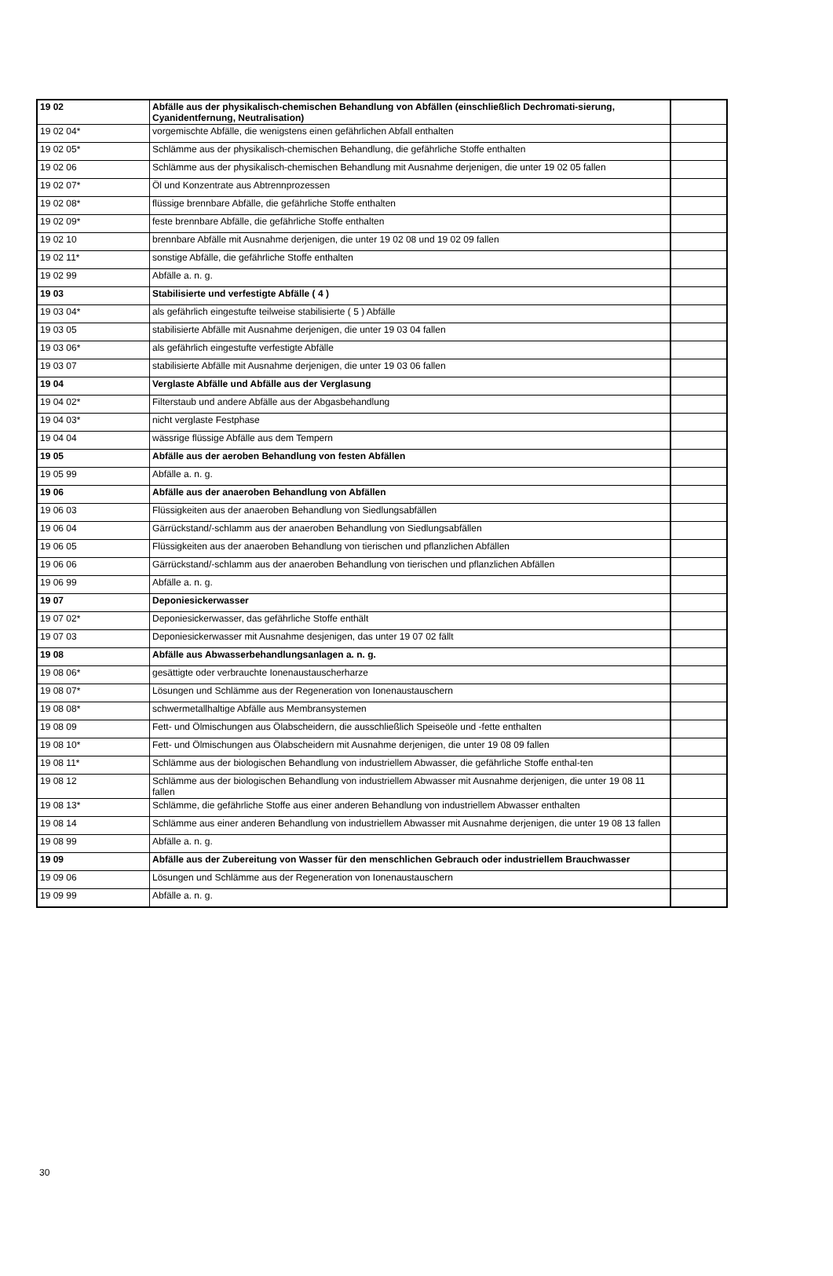| 19 02 | Abfälle aus der physikalisch-chemischen Behandlung von Abfällen (einschließlich Dechromati-sierung, Cyanidentfernung, Neutralisation) | |
| 19 02 04* | vorgemischte Abfälle, die wenigstens einen gefährlichen Abfall enthalten | |
| 19 02 05* | Schlämme aus der physikalisch-chemischen Behandlung, die gefährliche Stoffe enthalten | |
| 19 02 06 | Schlämme aus der physikalisch-chemischen Behandlung mit Ausnahme derjenigen, die unter 19 02 05 fallen | |
| 19 02 07* | Öl und Konzentrate aus Abtrennprozessen | |
| 19 02 08* | flüssige brennbare Abfälle, die gefährliche Stoffe enthalten | |
| 19 02 09* | feste brennbare Abfälle, die gefährliche Stoffe enthalten | |
| 19 02 10 | brennbare Abfälle mit Ausnahme derjenigen, die unter 19 02 08 und 19 02 09 fallen | |
| 19 02 11* | sonstige Abfälle, die gefährliche Stoffe enthalten | |
| 19 02 99 | Abfälle a. n. g. | |
| 19 03 | Stabilisierte und verfestigte Abfälle ( 4 ) | |
| 19 03 04* | als gefährlich eingestufte teilweise stabilisierte ( 5 ) Abfälle | |
| 19 03 05 | stabilisierte Abfälle mit Ausnahme derjenigen, die unter 19 03 04 fallen | |
| 19 03 06* | als gefährlich eingestufte verfestigte Abfälle | |
| 19 03 07 | stabilisierte Abfälle mit Ausnahme derjenigen, die unter 19 03 06 fallen | |
| 19 04 | Verglaste Abfälle und Abfälle aus der Verglasung | |
| 19 04 02* | Filterstaub und andere Abfälle aus der Abgasbehandlung | |
| 19 04 03* | nicht verglaste Festphase | |
| 19 04 04 | wässrige flüssige Abfälle aus dem Tempern | |
| 19 05 | Abfälle aus der aeroben Behandlung von festen Abfällen | |
| 19 05 99 | Abfälle a. n. g. | |
| 19 06 | Abfälle aus der anaeroben Behandlung von Abfällen | |
| 19 06 03 | Flüssigkeiten aus der anaeroben Behandlung von Siedlungsabfällen | |
| 19 06 04 | Gärrückstand/-schlamm aus der anaeroben Behandlung von Siedlungsabfällen | |
| 19 06 05 | Flüssigkeiten aus der anaeroben Behandlung von tierischen und pflanzlichen Abfällen | |
| 19 06 06 | Gärrückstand/-schlamm aus der anaeroben Behandlung von tierischen und pflanzlichen Abfällen | |
| 19 06 99 | Abfälle a. n. g. | |
| 19 07 | Deponiesickerwasser | |
| 19 07 02* | Deponiesickerwasser, das gefährliche Stoffe enthält | |
| 19 07 03 | Deponiesickerwasser mit Ausnahme desjenigen, das unter 19 07 02 fällt | |
| 19 08 | Abfälle aus Abwasserbehandlungsanlagen a. n. g. | |
| 19 08 06* | gesättigte oder verbrauchte Ionenaustauscherharze | |
| 19 08 07* | Lösungen und Schlämme aus der Regeneration von Ionenaustauschern | |
| 19 08 08* | schwermetallhaltige Abfälle aus Membransystemen | |
| 19 08 09 | Fett- und Ölmischungen aus Ölabscheidern, die ausschließlich Speiseöle und -fette enthalten | |
| 19 08 10* | Fett- und Ölmischungen aus Ölabscheidern mit Ausnahme derjenigen, die unter 19 08 09 fallen | |
| 19 08 11* | Schlämme aus der biologischen Behandlung von industriellem Abwasser, die gefährliche Stoffe enthal-ten | |
| 19 08 12 | Schlämme aus der biologischen Behandlung von industriellem Abwasser mit Ausnahme derjenigen, die unter 19 08 11 fallen | |
| 19 08 13* | Schlämme, die gefährliche Stoffe aus einer anderen Behandlung von industriellem Abwasser enthalten | |
| 19 08 14 | Schlämme aus einer anderen Behandlung von industriellem Abwasser mit Ausnahme derjenigen, die unter 19 08 13 fallen | |
| 19 08 99 | Abfälle a. n. g. | |
| 19 09 | Abfälle aus der Zubereitung von Wasser für den menschlichen Gebrauch oder industriellem Brauchwasser | |
| 19 09 06 | Lösungen und Schlämme aus der Regeneration von Ionenaustauschern | |
| 19 09 99 | Abfälle a. n. g. | |
30